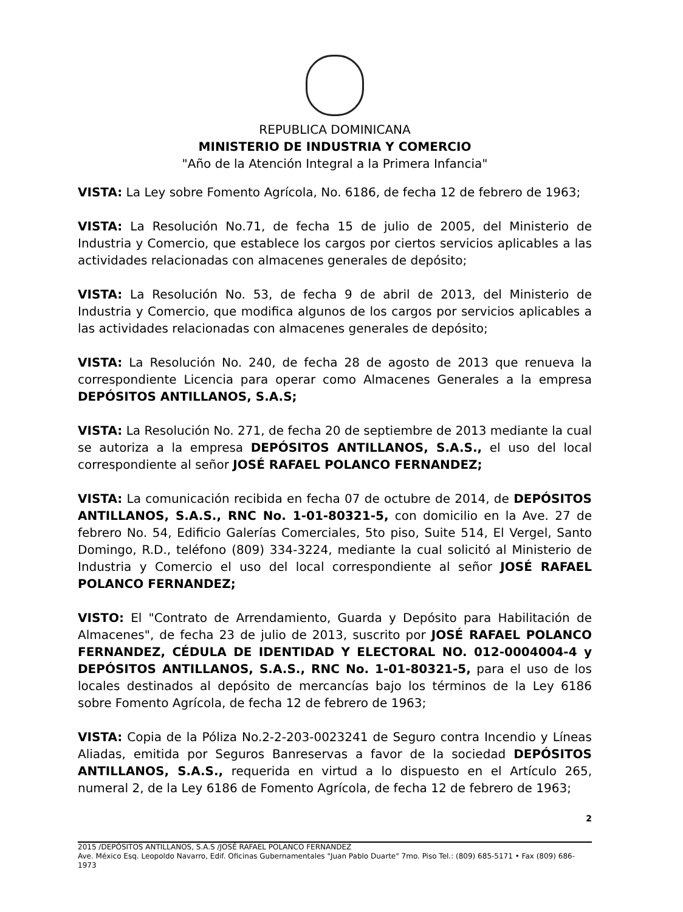REPUBLICA DOMINICANA
MINISTERIO DE INDUSTRIA Y COMERCIO
"Año de la Atención Integral a la Primera Infancia"
VISTA: La Ley sobre Fomento Agrícola, No. 6186, de fecha 12 de febrero de 1963;
VISTA: La Resolución No.71, de fecha 15 de julio de 2005, del Ministerio de Industria y Comercio, que establece los cargos por ciertos servicios aplicables a las actividades relacionadas con almacenes generales de depósito;
VISTA: La Resolución No. 53, de fecha 9 de abril de 2013, del Ministerio de Industria y Comercio, que modifica algunos de los cargos por servicios aplicables a las actividades relacionadas con almacenes generales de depósito;
VISTA: La Resolución No. 240, de fecha 28 de agosto de 2013 que renueva la correspondiente Licencia para operar como Almacenes Generales a la empresa DEPÓSITOS ANTILLANOS, S.A.S;
VISTA: La Resolución No. 271, de fecha 20 de septiembre de 2013 mediante la cual se autoriza a la empresa DEPÓSITOS ANTILLANOS, S.A.S., el uso del local correspondiente al señor JOSÉ RAFAEL POLANCO FERNANDEZ;
VISTA: La comunicación recibida en fecha 07 de octubre de 2014, de DEPÓSITOS ANTILLANOS, S.A.S., RNC No. 1-01-80321-5, con domicilio en la Ave. 27 de febrero No. 54, Edificio Galerías Comerciales, 5to piso, Suite 514, El Vergel, Santo Domingo, R.D., teléfono (809) 334-3224, mediante la cual solicitó al Ministerio de Industria y Comercio el uso del local correspondiente al señor JOSÉ RAFAEL POLANCO FERNANDEZ;
VISTO: El "Contrato de Arrendamiento, Guarda y Depósito para Habilitación de Almacenes", de fecha 23 de julio de 2013, suscrito por JOSÉ RAFAEL POLANCO FERNANDEZ, CÉDULA DE IDENTIDAD Y ELECTORAL NO. 012-0004004-4 y DEPÓSITOS ANTILLANOS, S.A.S., RNC No. 1-01-80321-5, para el uso de los locales destinados al depósito de mercancías bajo los términos de la Ley 6186 sobre Fomento Agrícola, de fecha 12 de febrero de 1963;
VISTA: Copia de la Póliza No.2-2-203-0023241 de Seguro contra Incendio y Líneas Aliadas, emitida por Seguros Banreservas a favor de la sociedad DEPÓSITOS ANTILLANOS, S.A.S., requerida en virtud a lo dispuesto en el Artículo 265, numeral 2, de la Ley 6186 de Fomento Agrícola, de fecha 12 de febrero de 1963;
2
2015 /DEPÓSITOS ANTILLANOS, S.A.S /JOSÉ RAFAEL POLANCO FERNANDEZ
Ave. México Esq. Leopoldo Navarro, Edif. Oficinas Gubernamentales "Juan Pablo Duarte" 7mo. Piso Tel.: (809) 685-5171 • Fax (809) 686-1973